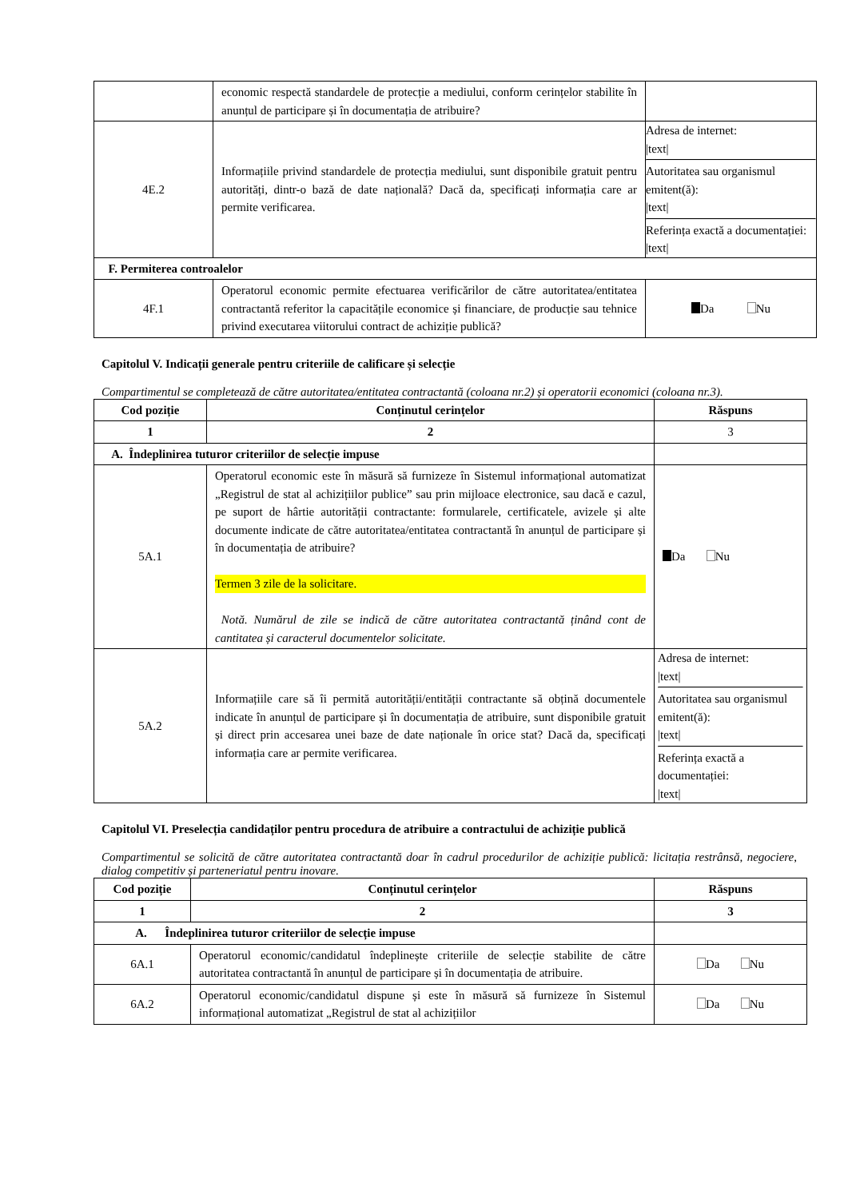| | economic respectă standardele de protecție a mediului, conform cerințelor stabilite în anunțul de participare și în documentația de atribuire? | |
| 4E.2 | Informațiile privind standardele de protecția mediului, sunt disponibile gratuit pentru autorități, dintr-o bază de date națională? Dacă da, specificați informația care ar permite verificarea. | Adresa de internet: /text/ Autoritatea sau organismul emitent(ă): /text/ Referința exactă a documentației: /text/ |
| F. Permiterea controalelor | | |
| 4F.1 | Operatorul economic permite efectuarea verificărilor de către autoritatea/entitatea contractantă referitor la capacitățile economice și financiare, de producție sau tehnice privind executarea viitorului contract de achiziție publică? | Da Nu |
Capitolul V. Indicații generale pentru criteriile de calificare și selecție
Compartimentul se completează de către autoritatea/entitatea contractantă (coloana nr.2) și operatorii economici (coloana nr.3).
| Cod poziție | Conținutul cerințelor | Răspuns |
| --- | --- | --- |
| 1 | 2 | 3 |
| A. Îndeplinirea tuturor criteriilor de selecție impuse | | |
| 5A.1 | Operatorul economic este în măsură să furnizeze în Sistemul informațional automatizat „Registrul de stat al achizițiilor publice” sau prin mijloace electronice, sau dacă e cazul, pe suport de hârtie autorității contractante: formularele, certificatele, avizele și alte documente indicate de către autoritatea/entitatea contractantă în anunțul de participare și în documentația de atribuire? Termen 3 zile de la solicitare. Notă. Numărul de zile se indică de către autoritatea contractantă ținând cont de cantitatea și caracterul documentelor solicitate. | Da Nu |
| 5A.2 | Informațiile care să îi permită autorității/entității contractante să obțină documentele indicate în anunțul de participare și în documentația de atribuire, sunt disponibile gratuit și direct prin accesarea unei baze de date naționale în orice stat? Dacă da, specificați informația care ar permite verificarea. | Adresa de internet: /text/ Autoritatea sau organismul emitent(ă): /text/ Referința exactă a documentației: /text/ |
Capitolul VI. Preselecția candidaților pentru procedura de atribuire a contractului de achiziție publică
Compartimentul se solicită de către autoritatea contractantă doar în cadrul procedurilor de achiziție publică: licitația restrânsă, negociere, dialog competitiv și parteneriatul pentru inovare.
| Cod poziție | Conținutul cerințelor | Răspuns |
| --- | --- | --- |
| 1 | 2 | 3 |
| A. Îndeplinirea tuturor criteriilor de selecție impuse | | |
| 6A.1 | Operatorul economic/candidatul îndeplinește criteriile de selecție stabilite de către autoritatea contractantă în anunțul de participare și în documentația de atribuire. | Da Nu |
| 6A.2 | Operatorul economic/candidatul dispune și este în măsură să furnizeze în Sistemul informațional automatizat „Registrul de stat al achizițiilor | Da Nu |